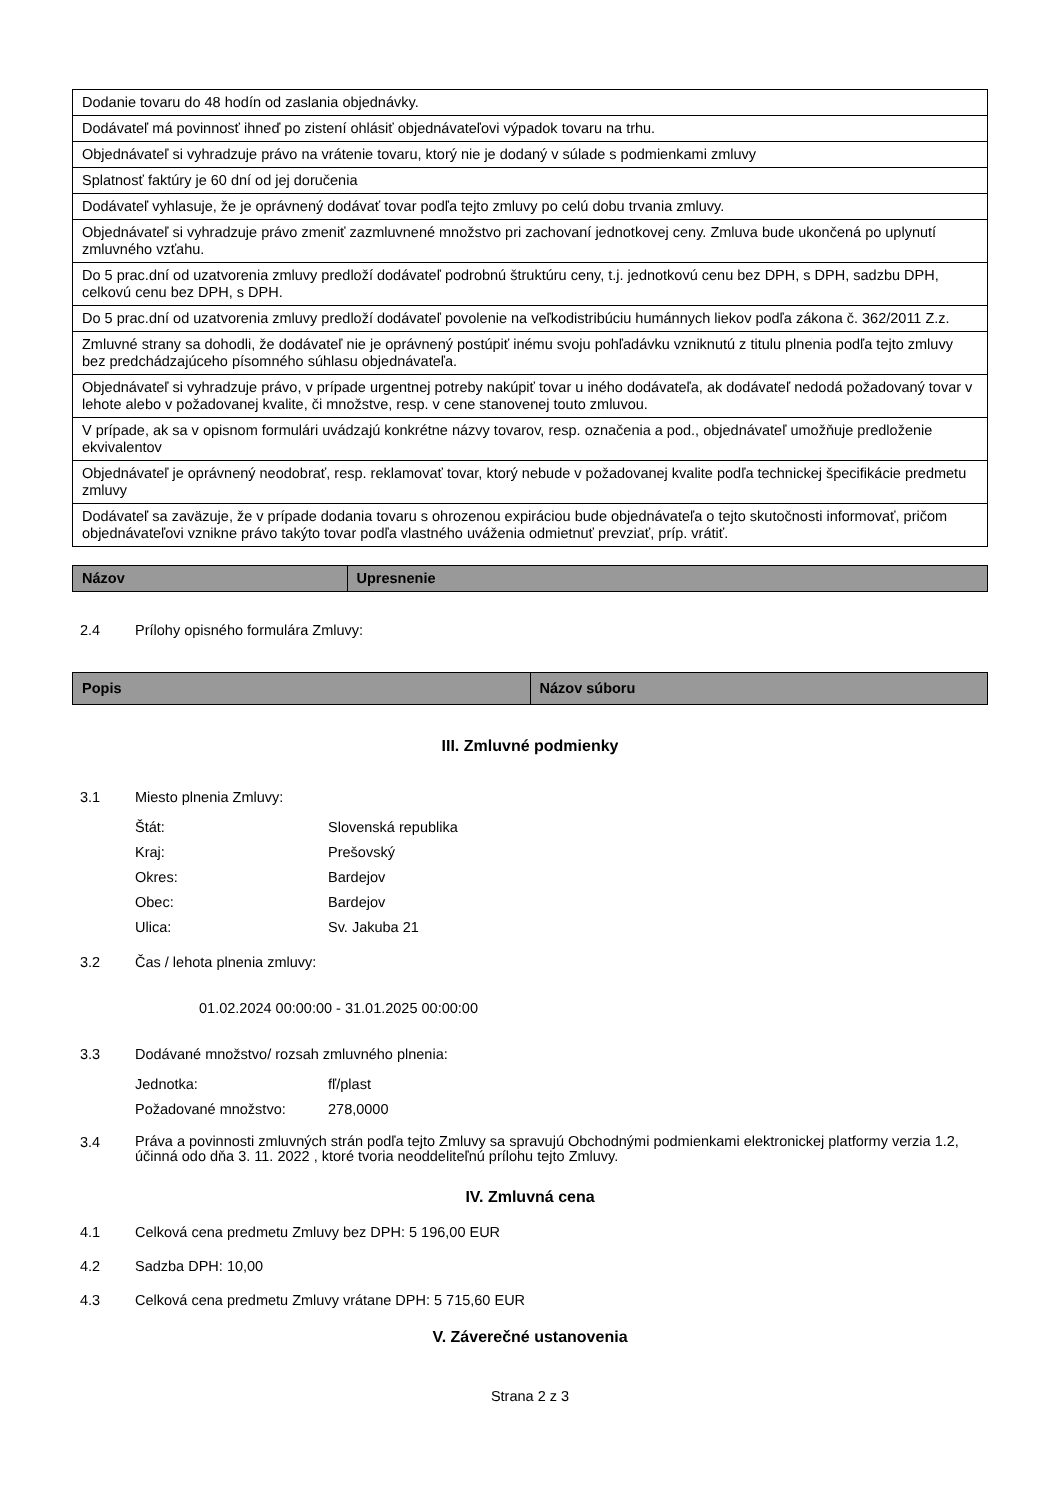| Dodanie tovaru do 48 hodín od zaslania objednávky. |
| Dodávateľ má povinnosť ihneď po zistení ohlásiť objednávateľovi výpadok tovaru na trhu. |
| Objednávateľ si vyhradzuje právo na vrátenie tovaru, ktorý nie je dodaný v súlade s podmienkami zmluvy |
| Splatnosť faktúry je 60 dní od jej doručenia |
| Dodávateľ vyhlasuje, že je oprávnený dodávať tovar podľa tejto zmluvy po celú dobu trvania zmluvy. |
| Objednávateľ si vyhradzuje právo zmeniť zazmluvnené množstvo pri zachovaní jednotkovej ceny. Zmluva bude ukončená po uplynutí zmluvného vzťahu. |
| Do 5 prac.dní od uzatvorenia zmluvy predloží dodávateľ podrobnú štruktúru ceny, t.j. jednotkovú cenu bez DPH, s DPH, sadzbu DPH, celkovú cenu bez DPH, s DPH. |
| Do 5 prac.dní od uzatvorenia zmluvy predloží dodávateľ povolenie na veľkodistribúciu humánnych liekov podľa zákona č. 362/2011 Z.z. |
| Zmluvné strany sa dohodli, že dodávateľ nie je oprávnený postúpiť inému svoju pohľadávku vzniknutú z titulu plnenia podľa tejto zmluvy bez predchádzajúceho písomného súhlasu objednávateľa. |
| Objednávateľ si vyhradzuje právo, v prípade urgentnej potreby nakúpiť tovar u iného dodávateľa, ak dodávateľ nedodá požadovaný tovar v lehote alebo v požadovanej kvalite, či množstve, resp. v cene stanovenej touto zmluvou. |
| V prípade, ak sa v opisnom formulári uvádzajú konkrétne názvy tovarov, resp. označenia a pod., objednávateľ umožňuje predloženie ekvivalentov |
| Objednávateľ je oprávnený neodobrať, resp. reklamovať tovar, ktorý nebude v požadovanej kvalite podľa technickej špecifikácie predmetu zmluvy |
| Dodávateľ sa zaväzuje, že v prípade dodania tovaru s ohrozenou expiráciou bude objednávateľa o tejto skutočnosti informovať, pričom objednávateľovi vznikne právo takýto tovar podľa vlastného uváženia odmietnuť prevziať, príp. vrátiť. |
| Názov | Upresnenie |
| --- | --- |
2.4 Prílohy opisného formulára Zmluvy:
| Popis | Názov súboru |
| --- | --- |
III. Zmluvné podmienky
3.1 Miesto plnenia Zmluvy:
Štát: Slovenská republika
Kraj: Prešovský
Okres: Bardejov
Obec: Bardejov
Ulica: Sv. Jakuba 21
3.2 Čas / lehota plnenia zmluvy:
01.02.2024 00:00:00 - 31.01.2025 00:00:00
3.3 Dodávané množstvo/ rozsah zmluvného plnenia:
Jednotka: fľ/plast
Požadované množstvo: 278,0000
3.4 Práva a povinnosti zmluvných strán podľa tejto Zmluvy sa spravujú Obchodnými podmienkami elektronickej platformy verzia 1.2, účinná odo dňa 3. 11. 2022 , ktoré tvoria neoddeliteľnú prílohu tejto Zmluvy.
IV. Zmluvná cena
4.1 Celková cena predmetu Zmluvy bez DPH: 5 196,00 EUR
4.2 Sadzba DPH: 10,00
4.3 Celková cena predmetu Zmluvy vrátane DPH: 5 715,60 EUR
V. Záverečné ustanovenia
Strana 2 z 3